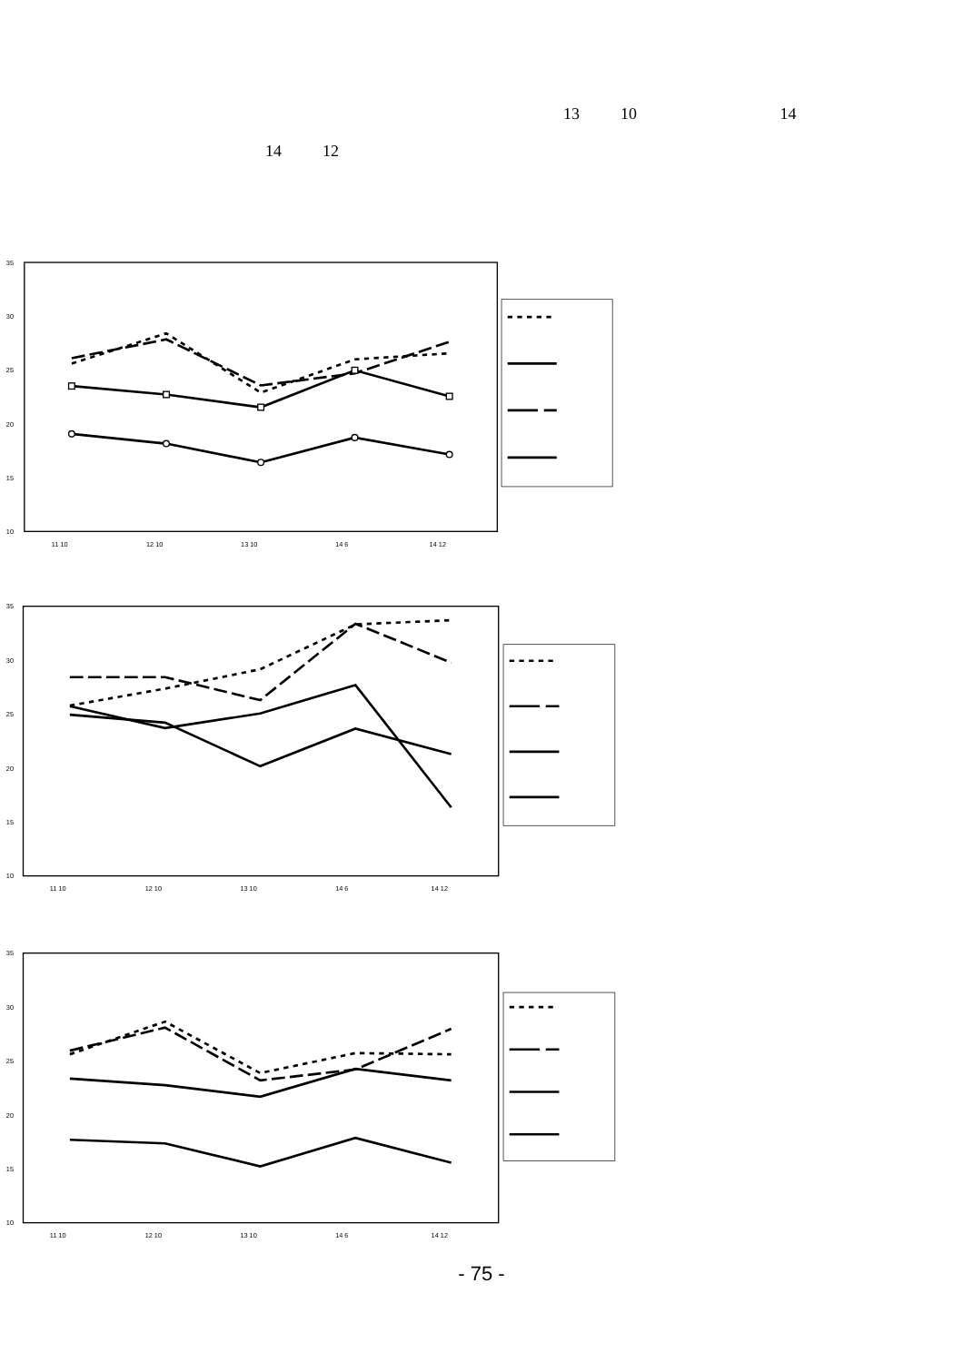13 10 14
14 12
35
30
25
20
15
10
11 10
12 10
13 10
14 6
14 12
35
30
25
20
15
10
11 10
12 10
13 10
14 6
14 12
35
30
25
20
15
10
11 10
12 10
13 10
14 6
14 12
- 75 -